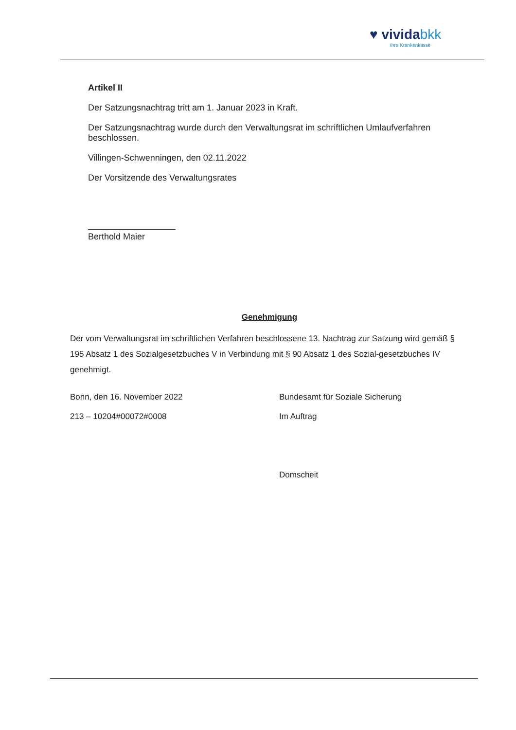♥ vividabkk
Ihre Krankenkasse
Artikel II
Der Satzungsnachtrag tritt am 1. Januar 2023 in Kraft.
Der Satzungsnachtrag wurde durch den Verwaltungsrat im schriftlichen Umlaufverfahren beschlossen.
Villingen-Schwenningen, den 02.11.2022
Der Vorsitzende des Verwaltungsrates
Berthold Maier
Genehmigung
Der vom Verwaltungsrat im schriftlichen Verfahren beschlossene 13. Nachtrag zur Satzung wird gemäß § 195 Absatz 1 des Sozialgesetzbuches V in Verbindung mit § 90 Absatz 1 des Sozial-gesetzbuches IV genehmigt.
Bonn, den 16. November 2022
213 – 10204#00072#0008
Bundesamt für Soziale Sicherung
Im Auftrag
Domscheit